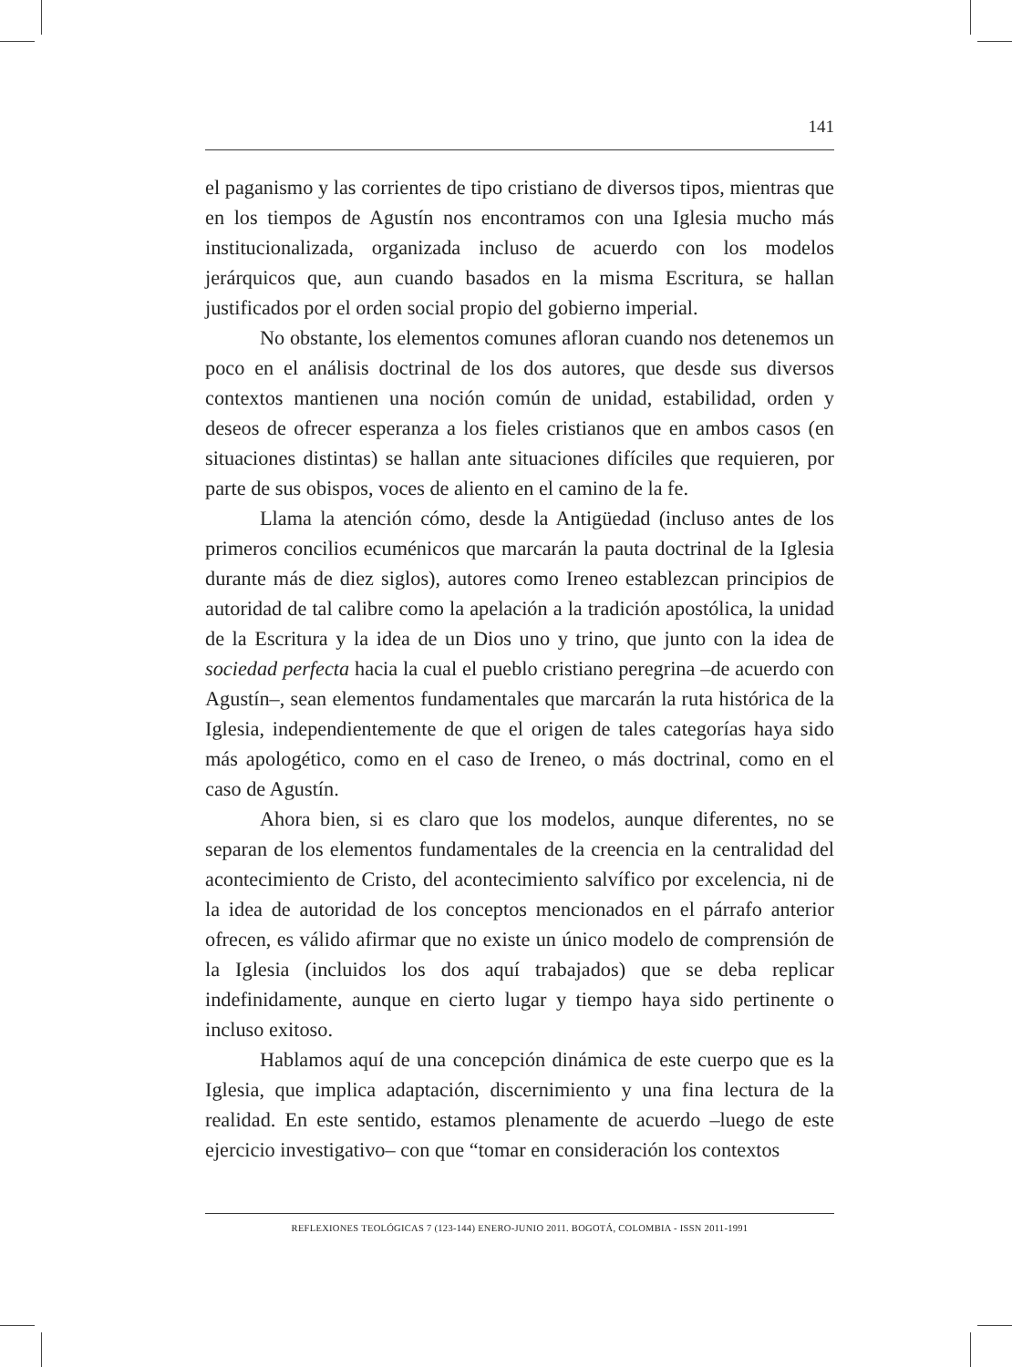141
el paganismo y las corrientes de tipo cristiano de diversos tipos, mientras que en los tiempos de Agustín nos encontramos con una Iglesia mucho más institucionalizada, organizada incluso de acuerdo con los modelos jerárquicos que, aun cuando basados en la misma Escritura, se hallan justificados por el orden social propio del gobierno imperial.
No obstante, los elementos comunes afloran cuando nos detenemos un poco en el análisis doctrinal de los dos autores, que desde sus diversos contextos mantienen una noción común de unidad, estabilidad, orden y deseos de ofrecer esperanza a los fieles cristianos que en ambos casos (en situaciones distintas) se hallan ante situaciones difíciles que requieren, por parte de sus obispos, voces de aliento en el camino de la fe.
Llama la atención cómo, desde la Antigüedad (incluso antes de los primeros concilios ecuménicos que marcarán la pauta doctrinal de la Iglesia durante más de diez siglos), autores como Ireneo establezcan principios de autoridad de tal calibre como la apelación a la tradición apostólica, la unidad de la Escritura y la idea de un Dios uno y trino, que junto con la idea de sociedad perfecta hacia la cual el pueblo cristiano peregrina –de acuerdo con Agustín–, sean elementos fundamentales que marcarán la ruta histórica de la Iglesia, independientemente de que el origen de tales categorías haya sido más apologético, como en el caso de Ireneo, o más doctrinal, como en el caso de Agustín.
Ahora bien, si es claro que los modelos, aunque diferentes, no se separan de los elementos fundamentales de la creencia en la centralidad del acontecimiento de Cristo, del acontecimiento salvífico por excelencia, ni de la idea de autoridad de los conceptos mencionados en el párrafo anterior ofrecen, es válido afirmar que no existe un único modelo de comprensión de la Iglesia (incluidos los dos aquí trabajados) que se deba replicar indefinidamente, aunque en cierto lugar y tiempo haya sido pertinente o incluso exitoso.
Hablamos aquí de una concepción dinámica de este cuerpo que es la Iglesia, que implica adaptación, discernimiento y una fina lectura de la realidad. En este sentido, estamos plenamente de acuerdo –luego de este ejercicio investigativo– con que “tomar en consideración los contextos
REFLEXIONES TEOLÓGICAS 7 (123-144) ENERO-JUNIO 2011. BOGOTÁ, COLOMBIA - ISSN 2011-1991